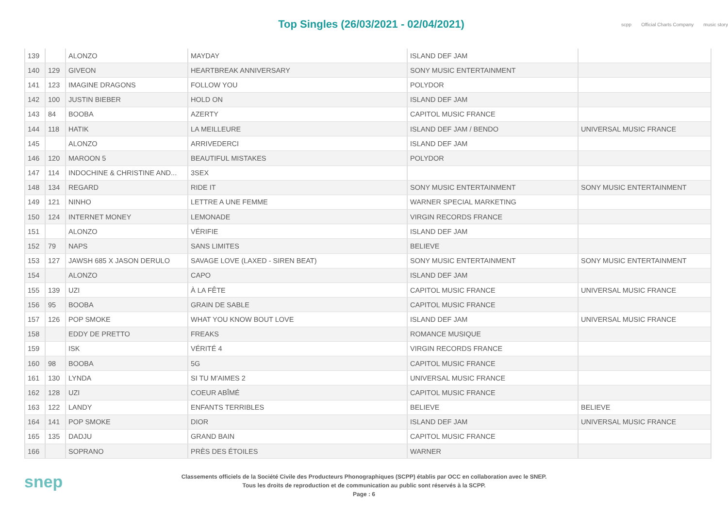Top Singles (26/03/2021 - 02/04/2021)
scpp Official Charts Company music story
| 139 | | ALONZO | MAYDAY | ISLAND DEF JAM | |
| 140 | 129 | GIVEON | HEARTBREAK ANNIVERSARY | SONY MUSIC ENTERTAINMENT | |
| 141 | 123 | IMAGINE DRAGONS | FOLLOW YOU | POLYDOR | |
| 142 | 100 | JUSTIN BIEBER | HOLD ON | ISLAND DEF JAM | |
| 143 | 84 | BOOBA | AZERTY | CAPITOL MUSIC FRANCE | |
| 144 | 118 | HATIK | LA MEILLEURE | ISLAND DEF JAM / BENDO | UNIVERSAL MUSIC FRANCE |
| 145 | | ALONZO | ARRIVEDERCI | ISLAND DEF JAM | |
| 146 | 120 | MAROON 5 | BEAUTIFUL MISTAKES | POLYDOR | |
| 147 | 114 | INDOCHINE & CHRISTINE AND... | 3SEX | | |
| 148 | 134 | REGARD | RIDE IT | SONY MUSIC ENTERTAINMENT | SONY MUSIC ENTERTAINMENT |
| 149 | 121 | NINHO | LETTRE A UNE FEMME | WARNER SPECIAL MARKETING | |
| 150 | 124 | INTERNET MONEY | LEMONADE | VIRGIN RECORDS FRANCE | |
| 151 | | ALONZO | VÉRIFIE | ISLAND DEF JAM | |
| 152 | 79 | NAPS | SANS LIMITES | BELIEVE | |
| 153 | 127 | JAWSH 685 X JASON DERULO | SAVAGE LOVE (LAXED - SIREN BEAT) | SONY MUSIC ENTERTAINMENT | SONY MUSIC ENTERTAINMENT |
| 154 | | ALONZO | CAPO | ISLAND DEF JAM | |
| 155 | 139 | UZI | À LA FÊTE | CAPITOL MUSIC FRANCE | UNIVERSAL MUSIC FRANCE |
| 156 | 95 | BOOBA | GRAIN DE SABLE | CAPITOL MUSIC FRANCE | |
| 157 | 126 | POP SMOKE | WHAT YOU KNOW BOUT LOVE | ISLAND DEF JAM | UNIVERSAL MUSIC FRANCE |
| 158 | | EDDY DE PRETTO | FREAKS | ROMANCE MUSIQUE | |
| 159 | | ISK | VÉRITÉ 4 | VIRGIN RECORDS FRANCE | |
| 160 | 98 | BOOBA | 5G | CAPITOL MUSIC FRANCE | |
| 161 | 130 | LYNDA | SI TU M'AIMES 2 | UNIVERSAL MUSIC FRANCE | |
| 162 | 128 | UZI | COEUR ABÎMÉ | CAPITOL MUSIC FRANCE | |
| 163 | 122 | LANDY | ENFANTS TERRIBLES | BELIEVE | BELIEVE |
| 164 | 141 | POP SMOKE | DIOR | ISLAND DEF JAM | UNIVERSAL MUSIC FRANCE |
| 165 | 135 | DADJU | GRAND BAIN | CAPITOL MUSIC FRANCE | |
| 166 | | SOPRANO | PRÈS DES ÉTOILES | WARNER | |
snep
Classements officiels de la Société Civile des Producteurs Phonographiques (SCPP) établis par OCC en collaboration avec le SNEP.
Tous les droits de reproduction et de communication au public sont réservés à la SCPP.
Page : 6